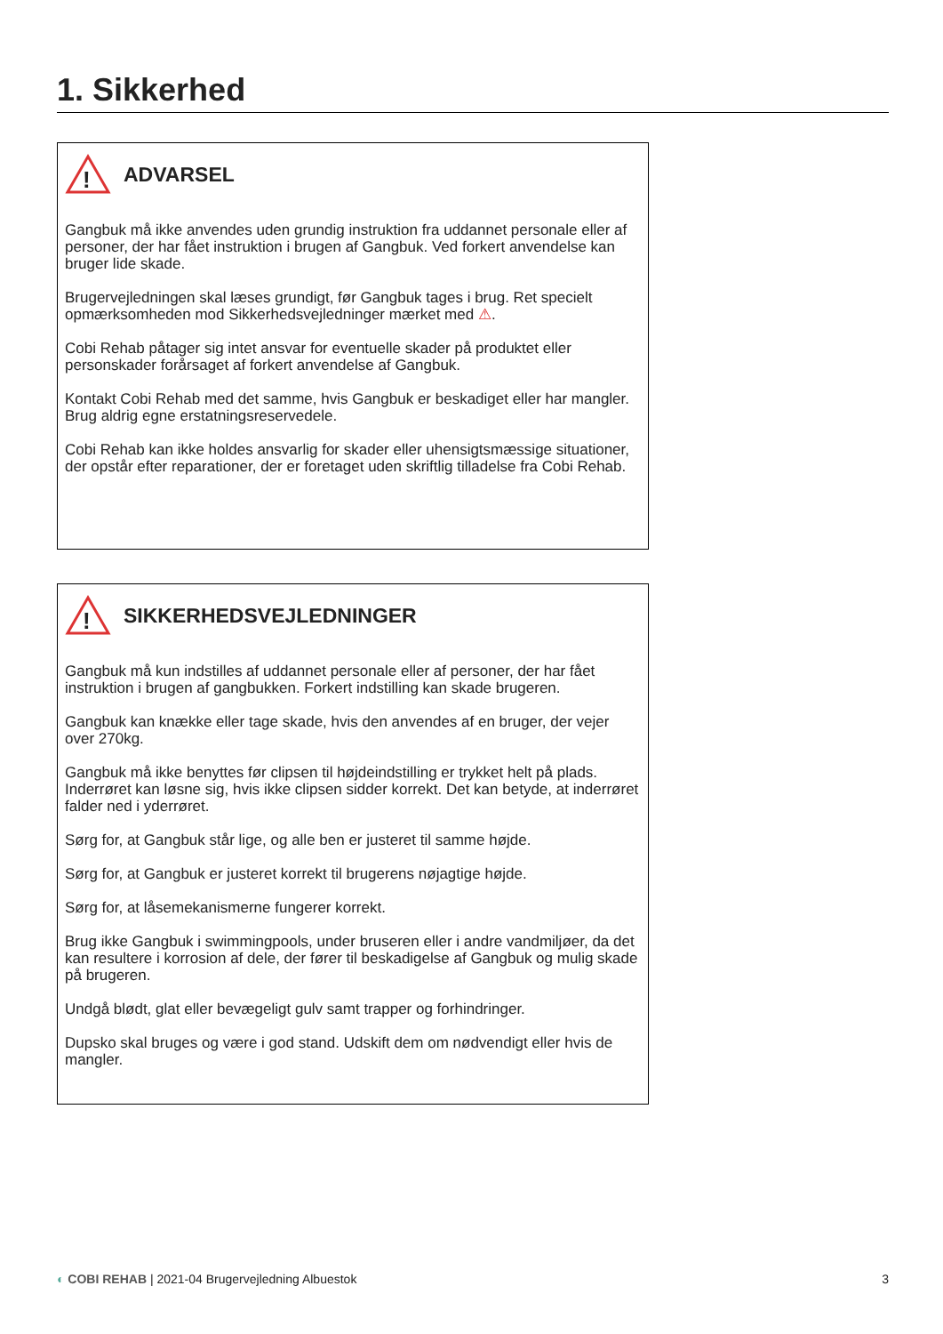1. Sikkerhed
!
ADVARSEL
Gangbuk må ikke anvendes uden grundig instruktion fra uddannet personale eller af personer, der har fået instruktion i brugen af Gangbuk. Ved forkert anvendelse kan bruger lide skade.
Brugervejledningen skal læses grundigt, før Gangbuk tages i brug. Ret specielt opmærksomheden mod Sikkerhedsvejledninger mærket med ⚠.
Cobi Rehab påtager sig intet ansvar for eventuelle skader på produktet eller personskader forårsaget af forkert anvendelse af Gangbuk.
Kontakt Cobi Rehab med det samme, hvis Gangbuk er beskadiget eller har mangler. Brug aldrig egne erstatningsreservedele.
Cobi Rehab kan ikke holdes ansvarlig for skader eller uhensigtsmæssige situationer, der opstår efter reparationer, der er foretaget uden skriftlig tilladelse fra Cobi Rehab.
!
SIKKERHEDSVEJLEDNINGER
Gangbuk må kun indstilles af uddannet personale eller af personer, der har fået instruktion i brugen af gangbukken. Forkert indstilling kan skade brugeren.
Gangbuk kan knække eller tage skade, hvis den anvendes af en bruger, der vejer over 270kg.
Gangbuk må ikke benyttes før clipsen til højdeindstilling er trykket helt på plads. Inderrøret kan løsne sig, hvis ikke clipsen sidder korrekt. Det kan betyde, at inderrøret falder ned i yderrøret.
Sørg for, at Gangbuk står lige, og alle ben er justeret til samme højde.
Sørg for, at Gangbuk er justeret korrekt til brugerens nøjagtige højde.
Sørg for, at låsemekanismerne fungerer korrekt.
Brug ikke Gangbuk i swimmingpools, under bruseren eller i andre vandmiljøer, da det kan resultere i korrosion af dele, der fører til beskadigelse af Gangbuk og mulig skade på brugeren.
Undgå blødt, glat eller bevægeligt gulv samt trapper og forhindringer.
Dupsko skal bruges og være i god stand. Udskift dem om nødvendigt eller hvis de mangler.
◐ COBI REHAB | 2021-04 Brugervejledning Albuestok 3